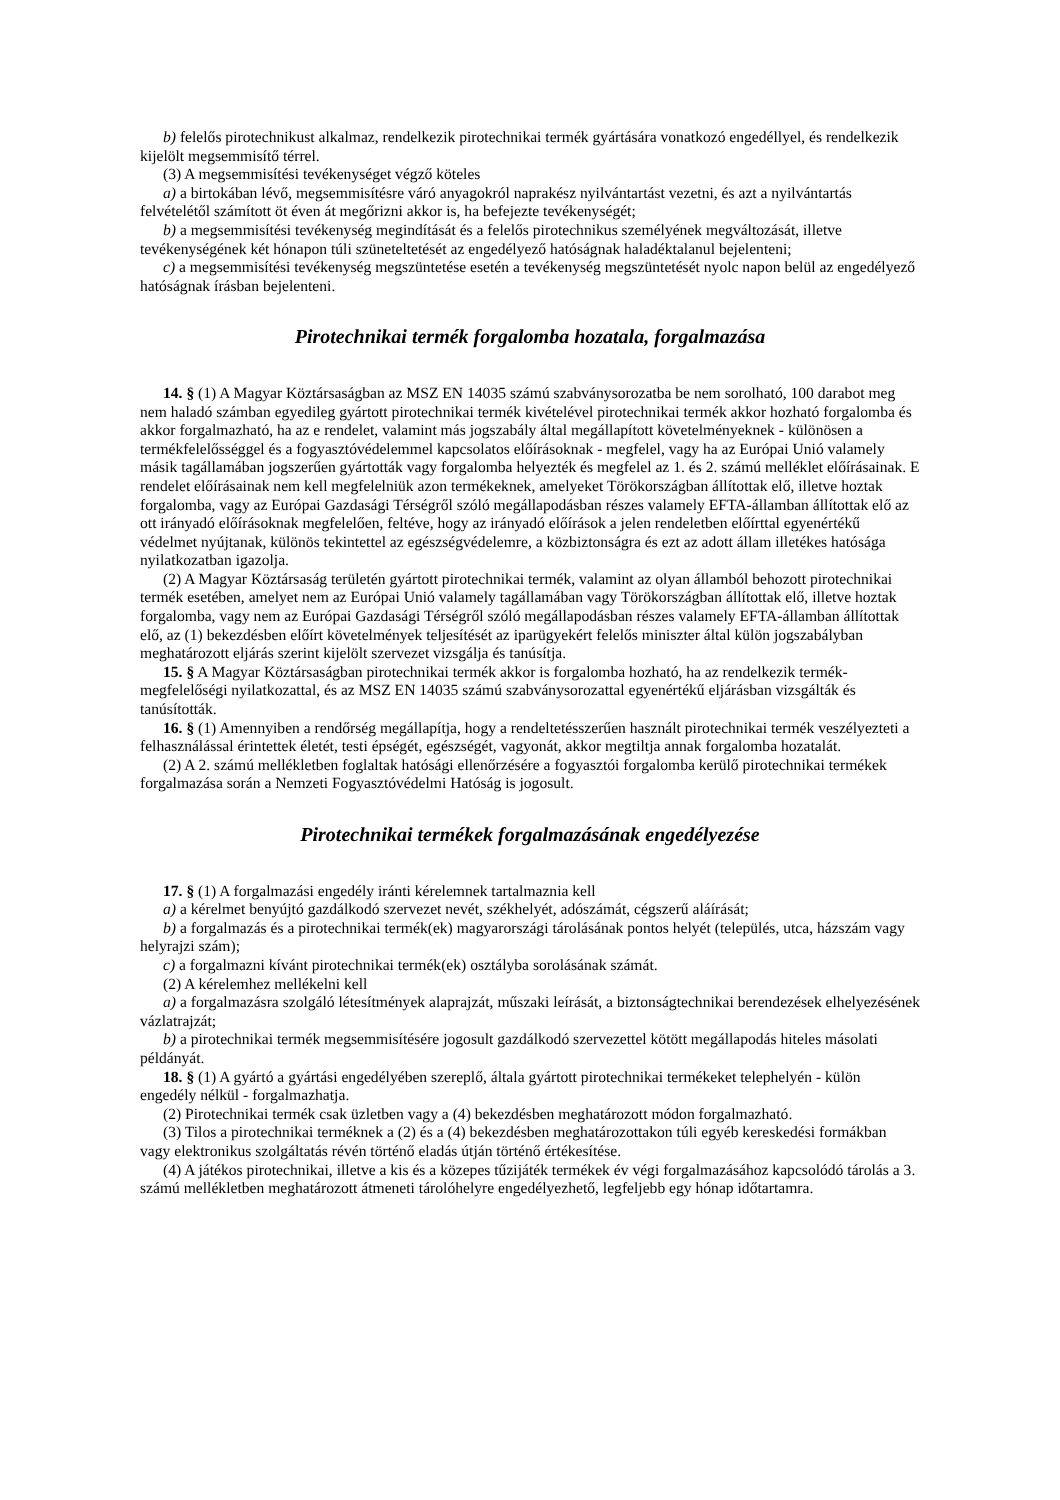b) felelős pirotechnikust alkalmaz, rendelkezik pirotechnikai termék gyártására vonatkozó engedéllyel, és rendelkezik kijelölt megsemmisítő térrel.
(3) A megsemmisítési tevékenységet végző köteles
a) a birtokában lévő, megsemmisítésre váró anyagokról naprakész nyilvántartást vezetni, és azt a nyilvántartás felvételétől számított öt éven át megőrizni akkor is, ha befejezte tevékenységét;
b) a megsemmisítési tevékenység megindítását és a felelős pirotechnikus személyének megváltozását, illetve tevékenységének két hónapon túli szüneteltetését az engedélyező hatóságnak haladéktalanul bejelenteni;
c) a megsemmisítési tevékenység megszüntetése esetén a tevékenység megszüntetését nyolc napon belül az engedélyező hatóságnak írásban bejelenteni.
Pirotechnikai termék forgalomba hozatala, forgalmazása
14. § (1) A Magyar Köztársaságban az MSZ EN 14035 számú szabványsorozatba be nem sorolható, 100 darabot meg nem haladó számban egyedileg gyártott pirotechnikai termék kivételével pirotechnikai termék akkor hozható forgalomba és akkor forgalmazható, ha az e rendelet, valamint más jogszabály által megállapított követelményeknek - különösen a termékfelelősséggel és a fogyasztóvédelemmel kapcsolatos előírásoknak - megfelel, vagy ha az Európai Unió valamely másik tagállamában jogszerűen gyártották vagy forgalomba helyezték és megfelel az 1. és 2. számú melléklet előírásainak. E rendelet előírásainak nem kell megfelelniük azon termékeknek, amelyeket Törökországban állítottak elő, illetve hoztak forgalomba, vagy az Európai Gazdasági Térségről szóló megállapodásban részes valamely EFTA-államban állítottak elő az ott irányadó előírásoknak megfelelően, feltéve, hogy az irányadó előírások a jelen rendeletben előírttal egyenértékű védelmet nyújtanak, különös tekintettel az egészségvédelemre, a közbiztonságra és ezt az adott állam illetékes hatósága nyilatkozatban igazolja.
(2) A Magyar Köztársaság területén gyártott pirotechnikai termék, valamint az olyan államból behozott pirotechnikai termék esetében, amelyet nem az Európai Unió valamely tagállamában vagy Törökországban állítottak elő, illetve hoztak forgalomba, vagy nem az Európai Gazdasági Térségről szóló megállapodásban részes valamely EFTA-államban állítottak elő, az (1) bekezdésben előírt követelmények teljesítését az iparügyekért felelős miniszter által külön jogszabályban meghatározott eljárás szerint kijelölt szervezet vizsgálja és tanúsítja.
15. § A Magyar Köztársaságban pirotechnikai termék akkor is forgalomba hozható, ha az rendelkezik termék-megfelelőségi nyilatkozattal, és az MSZ EN 14035 számú szabványsorozattal egyenértékű eljárásban vizsgálták és tanúsították.
16. § (1) Amennyiben a rendőrség megállapítja, hogy a rendeltetésszerűen használt pirotechnikai termék veszélyezteti a felhasználással érintettek életét, testi épségét, egészségét, vagyonát, akkor megtiltja annak forgalomba hozatalát.
(2) A 2. számú mellékletben foglaltak hatósági ellenőrzésére a fogyasztói forgalomba kerülő pirotechnikai termékek forgalmazása során a Nemzeti Fogyasztóvédelmi Hatóság is jogosult.
Pirotechnikai termékek forgalmazásának engedélyezése
17. § (1) A forgalmazási engedély iránti kérelemnek tartalmaznia kell
a) a kérelmet benyújtó gazdálkodó szervezet nevét, székhelyét, adószámát, cégszerű aláírását;
b) a forgalmazás és a pirotechnikai termék(ek) magyarországi tárolásának pontos helyét (település, utca, házszám vagy helyrajzi szám);
c) a forgalmazni kívánt pirotechnikai termék(ek) osztályba sorolásának számát.
(2) A kérelemhez mellékelni kell
a) a forgalmazásra szolgáló létesítmények alaprajzát, műszaki leírását, a biztonságtechnikai berendezések elhelyezésének vázlatrajzát;
b) a pirotechnikai termék megsemmisítésére jogosult gazdálkodó szervezettel kötött megállapodás hiteles másolati példányát.
18. § (1) A gyártó a gyártási engedélyében szereplő, általa gyártott pirotechnikai termékeket telephelyén - külön engedély nélkül - forgalmazhatja.
(2) Pirotechnikai termék csak üzletben vagy a (4) bekezdésben meghatározott módon forgalmazható.
(3) Tilos a pirotechnikai terméknek a (2) és a (4) bekezdésben meghatározottakon túli egyéb kereskedési formákban vagy elektronikus szolgáltatás révén történő eladás útján történő értékesítése.
(4) A játékos pirotechnikai, illetve a kis és a közepes tűzijáték termékek év végi forgalmazásához kapcsolódó tárolás a 3. számú mellékletben meghatározott átmeneti tárolóhelyre engedélyezhető, legfeljebb egy hónap időtartamra.